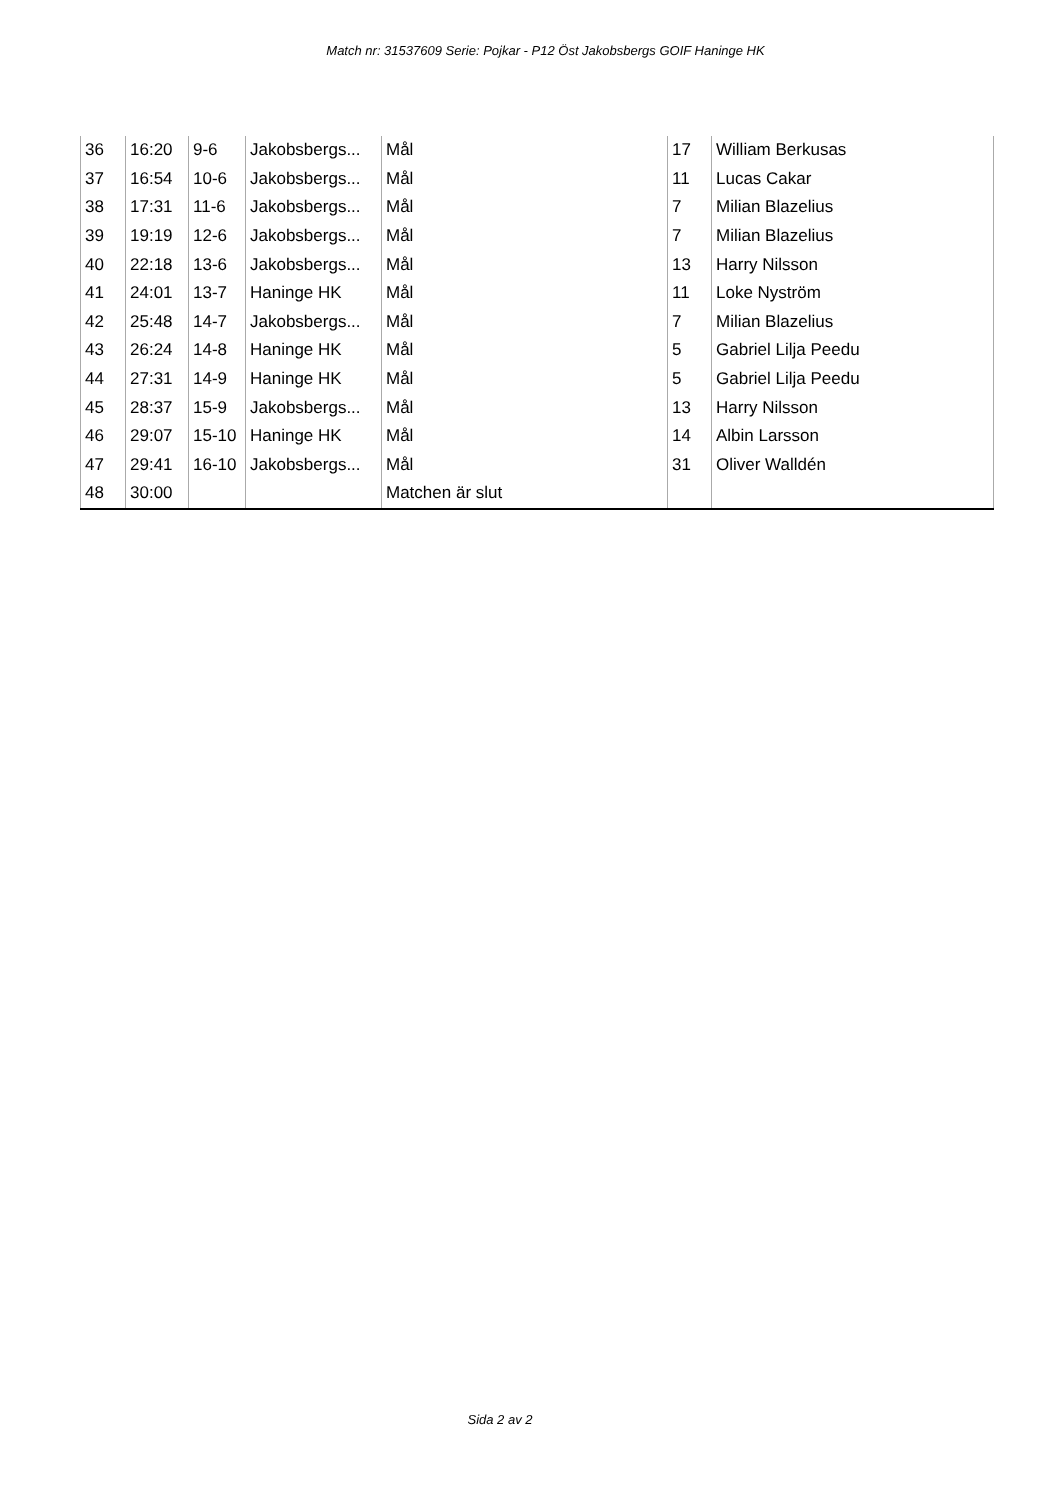Match nr: 31537609 Serie: Pojkar - P12 Öst Jakobsbergs GOIF Haninge HK
| 36 | 16:20 | 9-6 | Jakobsbergs... | Mål | 17 | William Berkusas |
| 37 | 16:54 | 10-6 | Jakobsbergs... | Mål | 11 | Lucas Cakar |
| 38 | 17:31 | 11-6 | Jakobsbergs... | Mål | 7 | Milian Blazelius |
| 39 | 19:19 | 12-6 | Jakobsbergs... | Mål | 7 | Milian Blazelius |
| 40 | 22:18 | 13-6 | Jakobsbergs... | Mål | 13 | Harry Nilsson |
| 41 | 24:01 | 13-7 | Haninge HK | Mål | 11 | Loke Nyström |
| 42 | 25:48 | 14-7 | Jakobsbergs... | Mål | 7 | Milian Blazelius |
| 43 | 26:24 | 14-8 | Haninge HK | Mål | 5 | Gabriel Lilja Peedu |
| 44 | 27:31 | 14-9 | Haninge HK | Mål | 5 | Gabriel Lilja Peedu |
| 45 | 28:37 | 15-9 | Jakobsbergs... | Mål | 13 | Harry Nilsson |
| 46 | 29:07 | 15-10 | Haninge HK | Mål | 14 | Albin Larsson |
| 47 | 29:41 | 16-10 | Jakobsbergs... | Mål | 31 | Oliver Walldén |
| 48 | 30:00 | | | Matchen är slut | | |
Sida 2 av 2